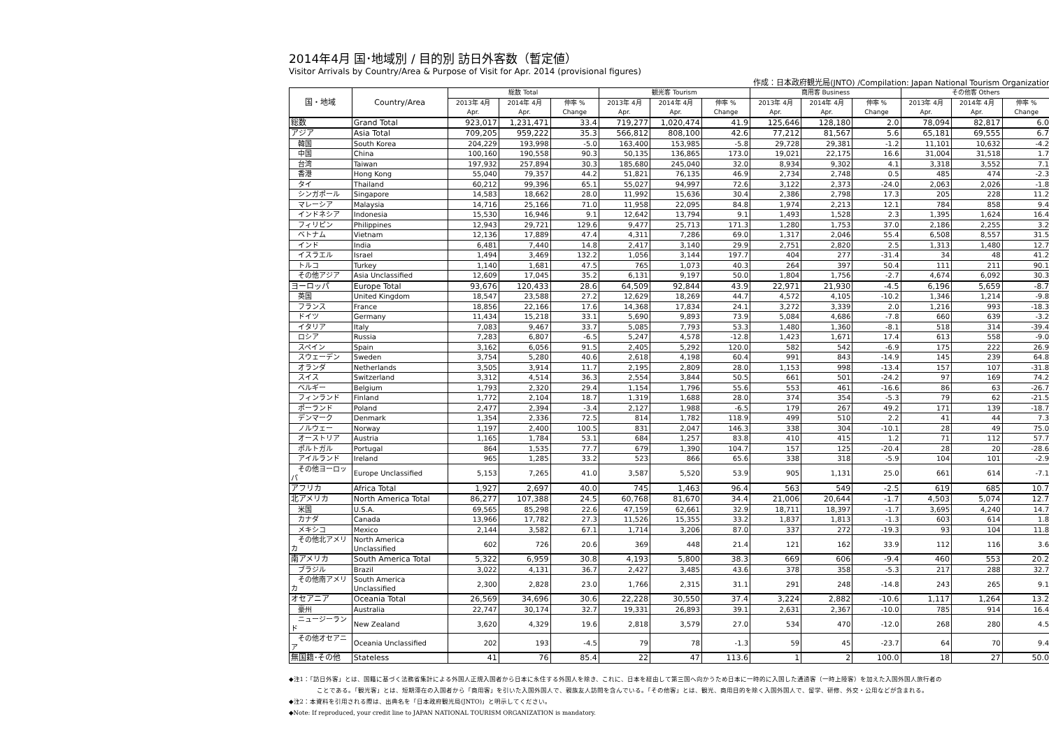2014年4月 国･地域別 / 目的別 訪日外客数（暫定値）
Visitor Arrivals by Country/Area & Purpose of Visit for Apr. 2014 (provisional figures)
作成：日本政府観光局(JNTO) /Compilation: Japan National Tourism Organization
| 国・地域 | Country/Area | 総数 Total | | | 観光客 Tourism | | | 商用客 Business | | | その他客 Others | | |
| --- | --- | --- | --- | --- | --- | --- | --- | --- | --- | --- | --- | --- | --- |
| | | 2013年 4月 Apr. | 2014年 4月 Apr. | 伸率 % Change | 2013年 4月 Apr. | 2014年 4月 Apr. | 伸率 % Change | 2013年 4月 Apr. | 2014年 4月 Apr. | 伸率 % Change | 2013年 4月 Apr. | 2014年 4月 Apr. | 伸率 % Change |
| 総数 | Grand Total | 923,017 | 1,231,471 | 33.4 | 719,277 | 1,020,474 | 41.9 | 125,646 | 128,180 | 2.0 | 78,094 | 82,817 | 6.0 |
| アジア | Asia Total | 709,205 | 959,222 | 35.3 | 566,812 | 808,100 | 42.6 | 77,212 | 81,567 | 5.6 | 65,181 | 69,555 | 6.7 |
| 韓国 | South Korea | 204,229 | 193,998 | -5.0 | 163,400 | 153,985 | -5.8 | 29,728 | 29,381 | -1.2 | 11,101 | 10,632 | -4.2 |
| 中国 | China | 100,160 | 190,558 | 90.3 | 50,135 | 136,865 | 173.0 | 19,021 | 22,175 | 16.6 | 31,004 | 31,518 | 1.7 |
| 台湾 | Taiwan | 197,932 | 257,894 | 30.3 | 185,680 | 245,040 | 32.0 | 8,934 | 9,302 | 4.1 | 3,318 | 3,552 | 7.1 |
| 香港 | Hong Kong | 55,040 | 79,357 | 44.2 | 51,821 | 76,135 | 46.9 | 2,734 | 2,748 | 0.5 | 485 | 474 | -2.3 |
| タイ | Thailand | 60,212 | 99,396 | 65.1 | 55,027 | 94,997 | 72.6 | 3,122 | 2,373 | -24.0 | 2,063 | 2,026 | -1.8 |
| シンガポール | Singapore | 14,583 | 18,662 | 28.0 | 11,992 | 15,636 | 30.4 | 2,386 | 2,798 | 17.3 | 205 | 228 | 11.2 |
| マレーシア | Malaysia | 14,716 | 25,166 | 71.0 | 11,958 | 22,095 | 84.8 | 1,974 | 2,213 | 12.1 | 784 | 858 | 9.4 |
| インドネシア | Indonesia | 15,530 | 16,946 | 9.1 | 12,642 | 13,794 | 9.1 | 1,493 | 1,528 | 2.3 | 1,395 | 1,624 | 16.4 |
| フィリピン | Philippines | 12,943 | 29,721 | 129.6 | 9,477 | 25,713 | 171.3 | 1,280 | 1,753 | 37.0 | 2,186 | 2,255 | 3.2 |
| ベトナム | Vietnam | 12,136 | 17,889 | 47.4 | 4,311 | 7,286 | 69.0 | 1,317 | 2,046 | 55.4 | 6,508 | 8,557 | 31.5 |
| インド | India | 6,481 | 7,440 | 14.8 | 2,417 | 3,140 | 29.9 | 2,751 | 2,820 | 2.5 | 1,313 | 1,480 | 12.7 |
| イスラエル | Israel | 1,494 | 3,469 | 132.2 | 1,056 | 3,144 | 197.7 | 404 | 277 | -31.4 | 34 | 48 | 41.2 |
| トルコ | Turkey | 1,140 | 1,681 | 47.5 | 765 | 1,073 | 40.3 | 264 | 397 | 50.4 | 111 | 211 | 90.1 |
| その他アジア | Asia Unclassified | 12,609 | 17,045 | 35.2 | 6,131 | 9,197 | 50.0 | 1,804 | 1,756 | -2.7 | 4,674 | 6,092 | 30.3 |
| ヨーロッパ | Europe Total | 93,676 | 120,433 | 28.6 | 64,509 | 92,844 | 43.9 | 22,971 | 21,930 | -4.5 | 6,196 | 5,659 | -8.7 |
| 英国 | United Kingdom | 18,547 | 23,588 | 27.2 | 12,629 | 18,269 | 44.7 | 4,572 | 4,105 | -10.2 | 1,346 | 1,214 | -9.8 |
| フランス | France | 18,856 | 22,166 | 17.6 | 14,368 | 17,834 | 24.1 | 3,272 | 3,339 | 2.0 | 1,216 | 993 | -18.3 |
| ドイツ | Germany | 11,434 | 15,218 | 33.1 | 5,690 | 9,893 | 73.9 | 5,084 | 4,686 | -7.8 | 660 | 639 | -3.2 |
| イタリア | Italy | 7,083 | 9,467 | 33.7 | 5,085 | 7,793 | 53.3 | 1,480 | 1,360 | -8.1 | 518 | 314 | -39.4 |
| ロシア | Russia | 7,283 | 6,807 | -6.5 | 5,247 | 4,578 | -12.8 | 1,423 | 1,671 | 17.4 | 613 | 558 | -9.0 |
| スペイン | Spain | 3,162 | 6,056 | 91.5 | 2,405 | 5,292 | 120.0 | 582 | 542 | -6.9 | 175 | 222 | 26.9 |
| スウェーデン | Sweden | 3,754 | 5,280 | 40.6 | 2,618 | 4,198 | 60.4 | 991 | 843 | -14.9 | 145 | 239 | 64.8 |
| オランダ | Netherlands | 3,505 | 3,914 | 11.7 | 2,195 | 2,809 | 28.0 | 1,153 | 998 | -13.4 | 157 | 107 | -31.8 |
| スイス | Switzerland | 3,312 | 4,514 | 36.3 | 2,554 | 3,844 | 50.5 | 661 | 501 | -24.2 | 97 | 169 | 74.2 |
| ベルギー | Belgium | 1,793 | 2,320 | 29.4 | 1,154 | 1,796 | 55.6 | 553 | 461 | -16.6 | 86 | 63 | -26.7 |
| フィンランド | Finland | 1,772 | 2,104 | 18.7 | 1,319 | 1,688 | 28.0 | 374 | 354 | -5.3 | 79 | 62 | -21.5 |
| ポーランド | Poland | 2,477 | 2,394 | -3.4 | 2,127 | 1,988 | -6.5 | 179 | 267 | 49.2 | 171 | 139 | -18.7 |
| デンマーク | Denmark | 1,354 | 2,336 | 72.5 | 814 | 1,782 | 118.9 | 499 | 510 | 2.2 | 41 | 44 | 7.3 |
| ノルウェー | Norway | 1,197 | 2,400 | 100.5 | 831 | 2,047 | 146.3 | 338 | 304 | -10.1 | 28 | 49 | 75.0 |
| オーストリア | Austria | 1,165 | 1,784 | 53.1 | 684 | 1,257 | 83.8 | 410 | 415 | 1.2 | 71 | 112 | 57.7 |
| ポルトガル | Portugal | 864 | 1,535 | 77.7 | 679 | 1,390 | 104.7 | 157 | 125 | -20.4 | 28 | 20 | -28.6 |
| アイルランド | Ireland | 965 | 1,285 | 33.2 | 523 | 866 | 65.6 | 338 | 318 | -5.9 | 104 | 101 | -2.9 |
| その他ヨーロッパ | Europe Unclassified | 5,153 | 7,265 | 41.0 | 3,587 | 5,520 | 53.9 | 905 | 1,131 | 25.0 | 661 | 614 | -7.1 |
| アフリカ | Africa Total | 1,927 | 2,697 | 40.0 | 745 | 1,463 | 96.4 | 563 | 549 | -2.5 | 619 | 685 | 10.7 |
| 北アメリカ | North America Total | 86,277 | 107,388 | 24.5 | 60,768 | 81,670 | 34.4 | 21,006 | 20,644 | -1.7 | 4,503 | 5,074 | 12.7 |
| 米国 | U.S.A. | 69,565 | 85,298 | 22.6 | 47,159 | 62,661 | 32.9 | 18,711 | 18,397 | -1.7 | 3,695 | 4,240 | 14.7 |
| カナダ | Canada | 13,966 | 17,782 | 27.3 | 11,526 | 15,355 | 33.2 | 1,837 | 1,813 | -1.3 | 603 | 614 | 1.8 |
| メキシコ | Mexico | 2,144 | 3,582 | 67.1 | 1,714 | 3,206 | 87.0 | 337 | 272 | -19.3 | 93 | 104 | 11.8 |
| その他北アメリカ | North America Unclassified | 602 | 726 | 20.6 | 369 | 448 | 21.4 | 121 | 162 | 33.9 | 112 | 116 | 3.6 |
| 南アメリカ | South America Total | 5,322 | 6,959 | 30.8 | 4,193 | 5,800 | 38.3 | 669 | 606 | -9.4 | 460 | 553 | 20.2 |
| ブラジル | Brazil | 3,022 | 4,131 | 36.7 | 2,427 | 3,485 | 43.6 | 378 | 358 | -5.3 | 217 | 288 | 32.7 |
| その他南アメリカ | South America Unclassified | 2,300 | 2,828 | 23.0 | 1,766 | 2,315 | 31.1 | 291 | 248 | -14.8 | 243 | 265 | 9.1 |
| オセアニア | Oceania Total | 26,569 | 34,696 | 30.6 | 22,228 | 30,550 | 37.4 | 3,224 | 2,882 | -10.6 | 1,117 | 1,264 | 13.2 |
| 豪州 | Australia | 22,747 | 30,174 | 32.7 | 19,331 | 26,893 | 39.1 | 2,631 | 2,367 | -10.0 | 785 | 914 | 16.4 |
| ニュージーランド | New Zealand | 3,620 | 4,329 | 19.6 | 2,818 | 3,579 | 27.0 | 534 | 470 | -12.0 | 268 | 280 | 4.5 |
| その他オセアニア | Oceania Unclassified | 202 | 193 | -4.5 | 79 | 78 | -1.3 | 59 | 45 | -23.7 | 64 | 70 | 9.4 |
| 無国籍･その他 | Stateless | 41 | 76 | 85.4 | 22 | 47 | 113.6 | 1 | 2 | 100.0 | 18 | 27 | 50.0 |
◆注1：「訪日外客」とは、国籍に基づく法務省集計による外国人正規入国者から日本に永住する外国人を除き、これに、日本を経由して第三国へ向かうため日本に一時的に入国した通過客（一時上陸客）を加えた入国外国人旅行者の
ことである。「観光客」とは、短期滞在の入国者から「商用客」を引いた入国外国人で、親族友人訪問を含んでいる。「その他客」とは、観光、商用目的を除く入国外国人で、留学、研修、外交・公用などが含まれる。
◆注2：本資料を引用される際は、出典名を「日本政府観光局(JNTO)」と明示してください。
◆Note: If reproduced, your credit line to JAPAN NATIONAL TOURISM ORGANIZATION is mandatory.